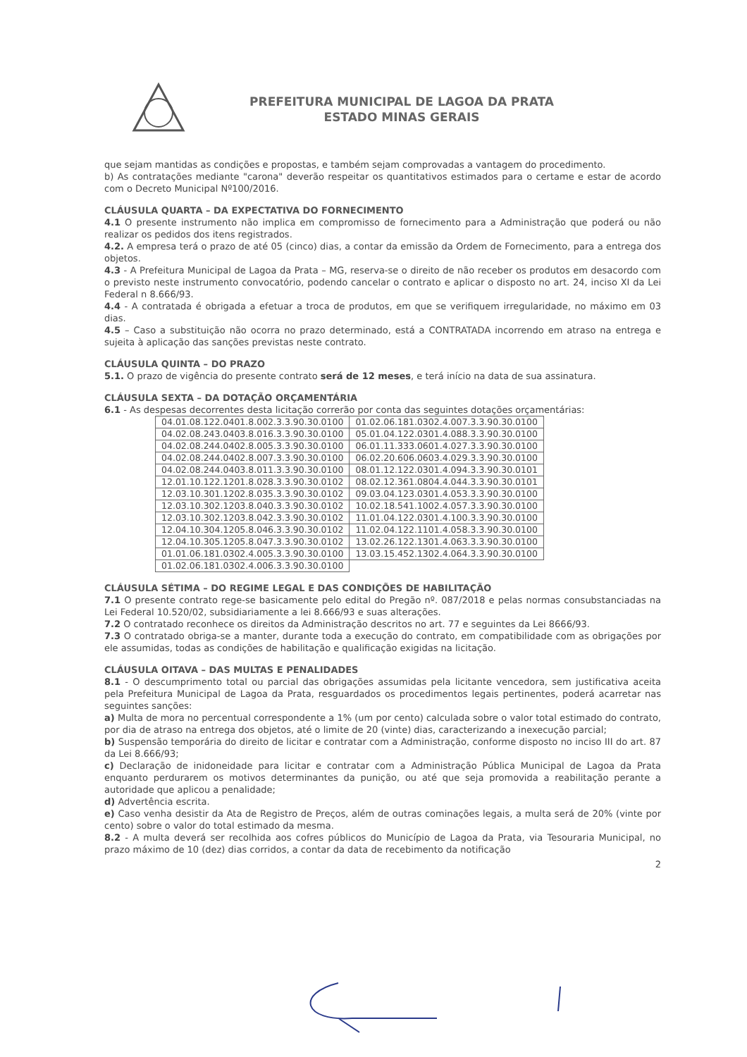PREFEITURA MUNICIPAL DE LAGOA DA PRATA
ESTADO MINAS GERAIS
que sejam mantidas as condições e propostas, e também sejam comprovadas a vantagem do procedimento.
b) As contratações mediante "carona" deverão respeitar os quantitativos estimados para o certame e estar de acordo com o Decreto Municipal Nº100/2016.
CLÁUSULA QUARTA – DA EXPECTATIVA DO FORNECIMENTO
4.1 O presente instrumento não implica em compromisso de fornecimento para a Administração que poderá ou não realizar os pedidos dos itens registrados.
4.2. A empresa terá o prazo de até 05 (cinco) dias, a contar da emissão da Ordem de Fornecimento, para a entrega dos objetos.
4.3 - A Prefeitura Municipal de Lagoa da Prata – MG, reserva-se o direito de não receber os produtos em desacordo com o previsto neste instrumento convocatório, podendo cancelar o contrato e aplicar o disposto no art. 24, inciso XI da Lei Federal n 8.666/93.
4.4 - A contratada é obrigada a efetuar a troca de produtos, em que se verifiquem irregularidade, no máximo em 03 dias.
4.5 – Caso a substituição não ocorra no prazo determinado, está a CONTRATADA incorrendo em atraso na entrega e sujeita à aplicação das sanções previstas neste contrato.
CLÁUSULA QUINTA – DO PRAZO
5.1. O prazo de vigência do presente contrato será de 12 meses, e terá início na data de sua assinatura.
CLÁUSULA SEXTA – DA DOTAÇÃO ORÇAMENTÁRIA
6.1 - As despesas decorrentes desta licitação correrão por conta das seguintes dotações orçamentárias:
| 04.01.08.122.0401.8.002.3.3.90.30.0100 | 01.02.06.181.0302.4.007.3.3.90.30.0100 |
| 04.02.08.243.0403.8.016.3.3.90.30.0100 | 05.01.04.122.0301.4.088.3.3.90.30.0100 |
| 04.02.08.244.0402.8.005.3.3.90.30.0100 | 06.01.11.333.0601.4.027.3.3.90.30.0100 |
| 04.02.08.244.0402.8.007.3.3.90.30.0100 | 06.02.20.606.0603.4.029.3.3.90.30.0100 |
| 04.02.08.244.0403.8.011.3.3.90.30.0100 | 08.01.12.122.0301.4.094.3.3.90.30.0101 |
| 12.01.10.122.1201.8.028.3.3.90.30.0102 | 08.02.12.361.0804.4.044.3.3.90.30.0101 |
| 12.03.10.301.1202.8.035.3.3.90.30.0102 | 09.03.04.123.0301.4.053.3.3.90.30.0100 |
| 12.03.10.302.1203.8.040.3.3.90.30.0102 | 10.02.18.541.1002.4.057.3.3.90.30.0100 |
| 12.03.10.302.1203.8.042.3.3.90.30.0102 | 11.01.04.122.0301.4.100.3.3.90.30.0100 |
| 12.04.10.304.1205.8.046.3.3.90.30.0102 | 11.02.04.122.1101.4.058.3.3.90.30.0100 |
| 12.04.10.305.1205.8.047.3.3.90.30.0102 | 13.02.26.122.1301.4.063.3.3.90.30.0100 |
| 01.01.06.181.0302.4.005.3.3.90.30.0100 | 13.03.15.452.1302.4.064.3.3.90.30.0100 |
| 01.02.06.181.0302.4.006.3.3.90.30.0100 | |
CLÁUSULA SÉTIMA – DO REGIME LEGAL E DAS CONDIÇÕES DE HABILITAÇÃO
7.1 O presente contrato rege-se basicamente pelo edital do Pregão nº. 087/2018 e pelas normas consubstanciadas na Lei Federal 10.520/02, subsidiariamente a lei 8.666/93 e suas alterações.
7.2 O contratado reconhece os direitos da Administração descritos no art. 77 e seguintes da Lei 8666/93.
7.3 O contratado obriga-se a manter, durante toda a execução do contrato, em compatibilidade com as obrigações por ele assumidas, todas as condições de habilitação e qualificação exigidas na licitação.
CLÁUSULA OITAVA – DAS MULTAS E PENALIDADES
8.1 - O descumprimento total ou parcial das obrigações assumidas pela licitante vencedora, sem justificativa aceita pela Prefeitura Municipal de Lagoa da Prata, resguardados os procedimentos legais pertinentes, poderá acarretar nas seguintes sanções:
a) Multa de mora no percentual correspondente a 1% (um por cento) calculada sobre o valor total estimado do contrato, por dia de atraso na entrega dos objetos, até o limite de 20 (vinte) dias, caracterizando a inexecução parcial;
b) Suspensão temporária do direito de licitar e contratar com a Administração, conforme disposto no inciso III do art. 87 da Lei 8.666/93;
c) Declaração de inidoneidade para licitar e contratar com a Administração Pública Municipal de Lagoa da Prata enquanto perdurarem os motivos determinantes da punição, ou até que seja promovida a reabilitação perante a autoridade que aplicou a penalidade;
d) Advertência escrita.
e) Caso venha desistir da Ata de Registro de Preços, além de outras cominações legais, a multa será de 20% (vinte por cento) sobre o valor do total estimado da mesma.
8.2 - A multa deverá ser recolhida aos cofres públicos do Município de Lagoa da Prata, via Tesouraria Municipal, no prazo máximo de 10 (dez) dias corridos, a contar da data de recebimento da notificação
2